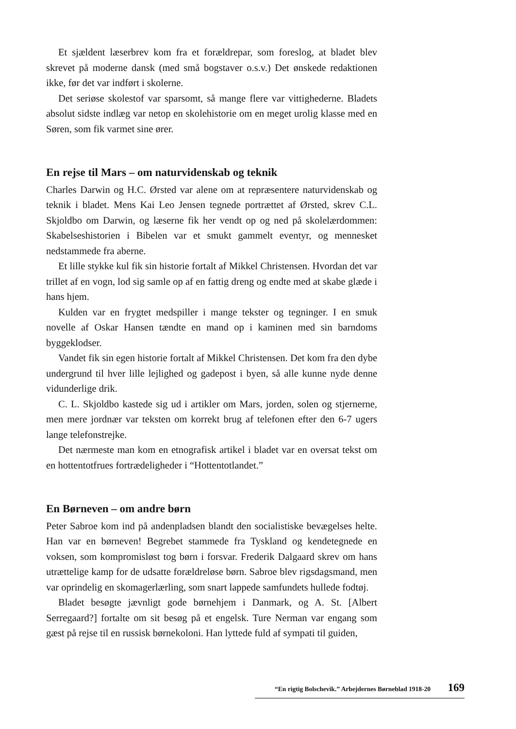Et sjældent læserbrev kom fra et forældrepar, som foreslog, at bladet blev skrevet på moderne dansk (med små bogstaver o.s.v.) Det ønskede redaktionen ikke, før det var indført i skolerne.
Det seriøse skolestof var sparsomt, så mange flere var vittighederne. Bladets absolut sidste indlæg var netop en skolehistorie om en meget urolig klasse med en Søren, som fik varmet sine ører.
En rejse til Mars – om naturvidenskab og teknik
Charles Darwin og H.C. Ørsted var alene om at repræsentere naturvidenskab og teknik i bladet. Mens Kai Leo Jensen tegnede portrættet af Ørsted, skrev C.L. Skjoldbo om Darwin, og læserne fik her vendt op og ned på skolelærdommen: Skabelseshistorien i Bibelen var et smukt gammelt eventyr, og mennesket nedstammede fra aberne.
Et lille stykke kul fik sin historie fortalt af Mikkel Christensen. Hvordan det var trillet af en vogn, lod sig samle op af en fattig dreng og endte med at skabe glæde i hans hjem.
Kulden var en frygtet medspiller i mange tekster og tegninger. I en smuk novelle af Oskar Hansen tændte en mand op i kaminen med sin barndoms byggeklodser.
Vandet fik sin egen historie fortalt af Mikkel Christensen. Det kom fra den dybe undergrund til hver lille lejlighed og gadepost i byen, så alle kunne nyde denne vidunderlige drik.
C. L. Skjoldbo kastede sig ud i artikler om Mars, jorden, solen og stjernerne, men mere jordnær var teksten om korrekt brug af telefonen efter den 6-7 ugers lange telefonstrejke.
Det nærmeste man kom en etnografisk artikel i bladet var en oversat tekst om en hottentotfrues fortrædeligheder i “Hottentotlandet.”
En Børneven – om andre børn
Peter Sabroe kom ind på andenpladsen blandt den socialistiske bevægelses helte. Han var en børneven! Begrebet stammede fra Tyskland og kendetegnede en voksen, som kompromisløst tog børn i forsvar. Frederik Dalgaard skrev om hans utrættelige kamp for de udsatte forældreløse børn. Sabroe blev rigsdagsmand, men var oprindelig en skomagerlærling, som snart lappede samfundets hullede fodtøj.
Bladet besøgte jævnligt gode børnehjem i Danmark, og A. St. [Albert Serregaard?] fortalte om sit besøg på et engelsk. Ture Nerman var engang som gæst på rejse til en russisk børnekoloni. Han lyttede fuld af sympati til guiden,
“En rigtig Bolschevik.” Arbejdernes Børneblad 1918-20 169